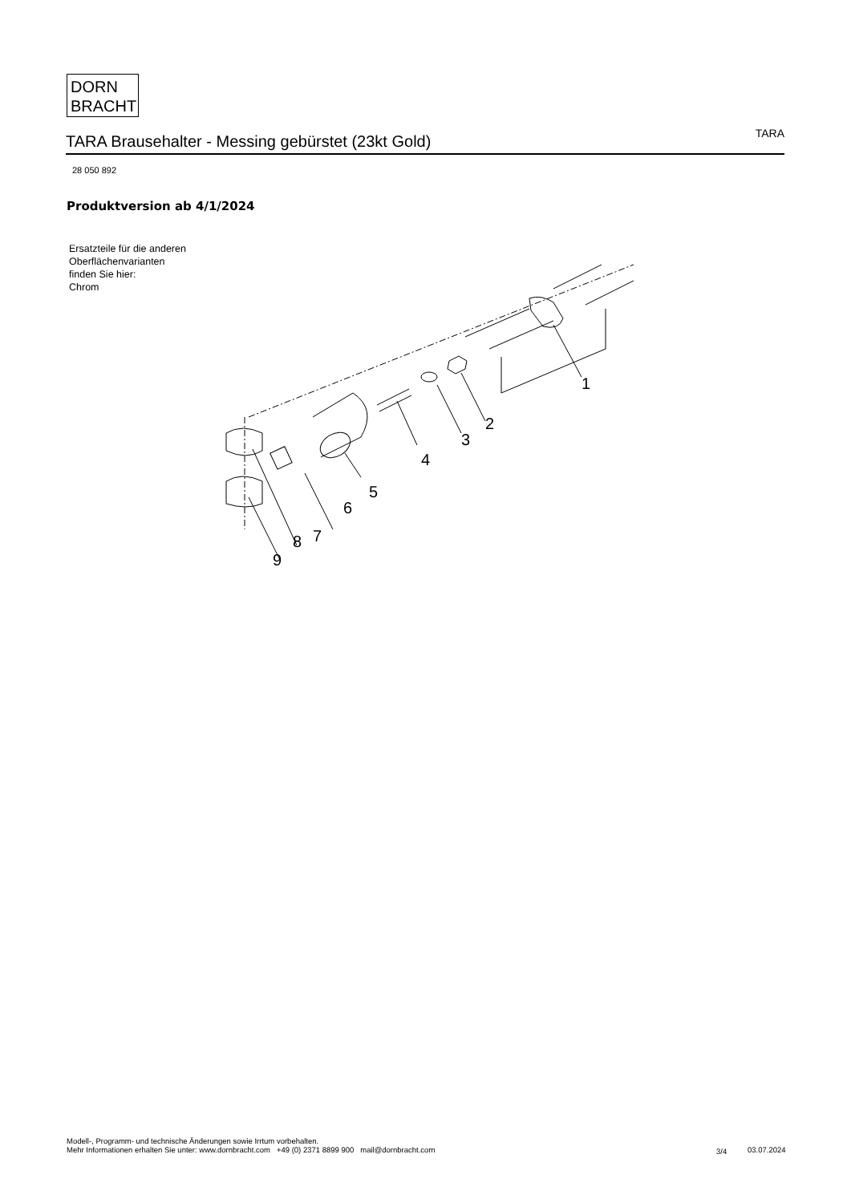DORN
BRACHT
TARA Brausehalter - Messing gebürstet (23kt Gold)
TARA
28 050 892
Produktversion ab 4/1/2024
Ersatzteile für die anderen Oberflächenvarianten finden Sie hier:
Chrom
1
2
3
4
5
6
7
8
9
Modell-, Programm- und technische Änderungen sowie Irrtum vorbehalten.
Mehr Informationen erhalten Sie unter: www.dornbracht.com +49 (0) 2371 8899 900 mail@dornbracht.com
3/4 03.07.2024